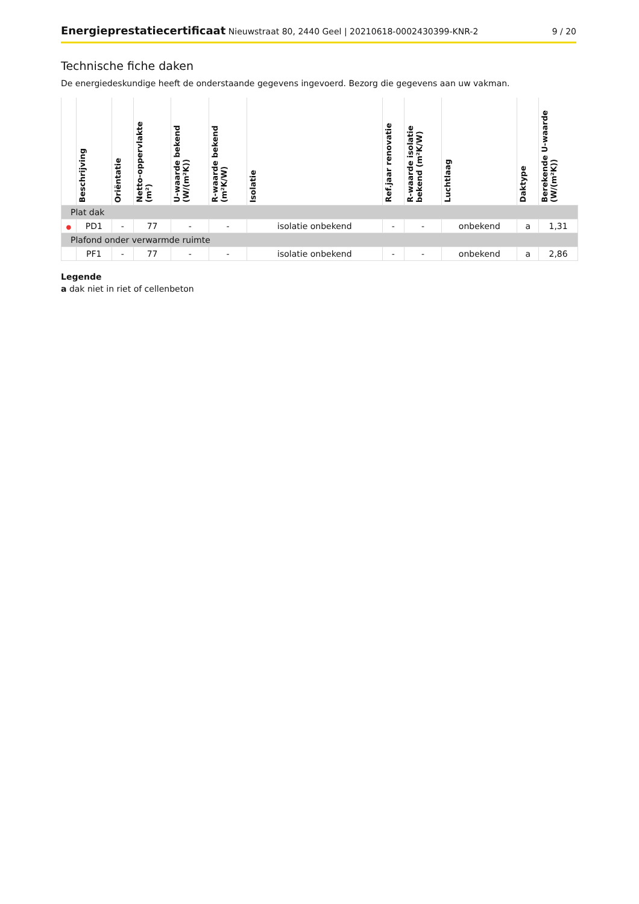Energieprestatiecertificaat Nieuwstraat 80, 2440 Geel | 20210618-0002430399-KNR-2 9 / 20
Technische fiche daken
De energiedeskundige heeft de onderstaande gegevens ingevoerd. Bezorg die gegevens aan uw vakman.
| | Beschrijving | Oriëntatie | Netto-oppervlakte (m²) | U-waarde bekend (W/(m²K)) | R-waarde bekend (m²K/W) | Isolatie | Ref.jaar renovatie | R-waarde isolatie bekend (m²K/W) | Luchtlaag | Daktype | Berekende U-waarde (W/(m²K)) |
| --- | --- | --- | --- | --- | --- | --- | --- | --- | --- | --- | --- |
| Plat dak | | | | | | | | | | | |
| ● | PD1 | - | 77 | - | - | isolatie onbekend | - | - | onbekend | a | 1,31 |
| Plafond onder verwarmde ruimte | | | | | | | | | | | |
| | PF1 | - | 77 | - | - | isolatie onbekend | - | - | onbekend | a | 2,86 |
Legende
a dak niet in riet of cellenbeton